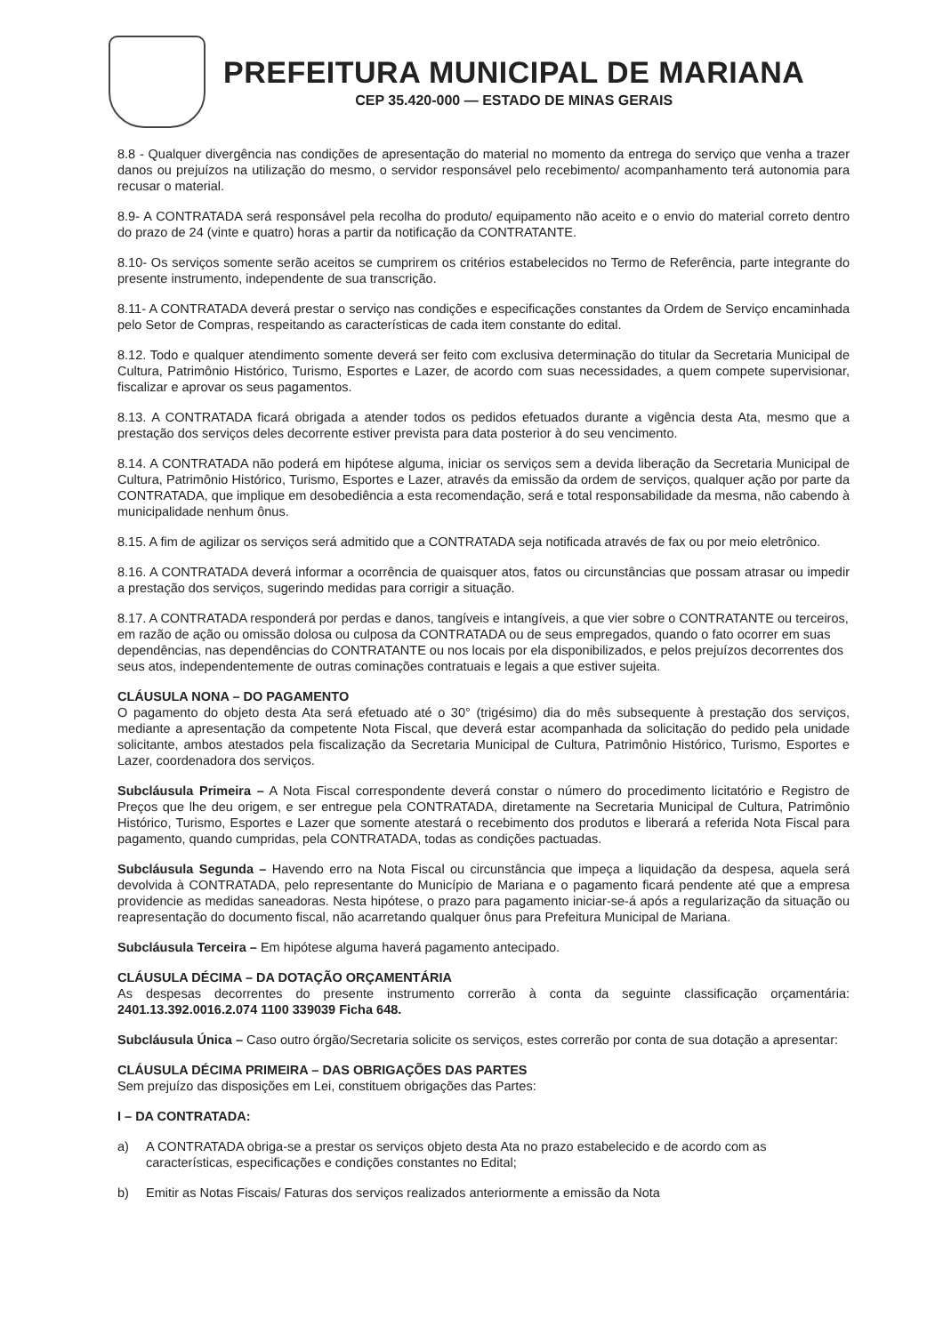PREFEITURA MUNICIPAL DE MARIANA
CEP 35.420-000 — ESTADO DE MINAS GERAIS
8.8 - Qualquer divergência nas condições de apresentação do material no momento da entrega do serviço que venha a trazer danos ou prejuízos na utilização do mesmo, o servidor responsável pelo recebimento/ acompanhamento terá autonomia para recusar o material.
8.9- A CONTRATADA será responsável pela recolha do produto/ equipamento não aceito e o envio do material correto dentro do prazo de 24 (vinte e quatro) horas a partir da notificação da CONTRATANTE.
8.10- Os serviços somente serão aceitos se cumprirem os critérios estabelecidos no Termo de Referência, parte integrante do presente instrumento, independente de sua transcrição.
8.11- A CONTRATADA deverá prestar o serviço nas condições e especificações constantes da Ordem de Serviço encaminhada pelo Setor de Compras, respeitando as características de cada item constante do edital.
8.12. Todo e qualquer atendimento somente deverá ser feito com exclusiva determinação do titular da Secretaria Municipal de Cultura, Patrimônio Histórico, Turismo, Esportes e Lazer, de acordo com suas necessidades, a quem compete supervisionar, fiscalizar e aprovar os seus pagamentos.
8.13. A CONTRATADA ficará obrigada a atender todos os pedidos efetuados durante a vigência desta Ata, mesmo que a prestação dos serviços deles decorrente estiver prevista para data posterior à do seu vencimento.
8.14. A CONTRATADA não poderá em hipótese alguma, iniciar os serviços sem a devida liberação da Secretaria Municipal de Cultura, Patrimônio Histórico, Turismo, Esportes e Lazer, através da emissão da ordem de serviços, qualquer ação por parte da CONTRATADA, que implique em desobediência a esta recomendação, será e total responsabilidade da mesma, não cabendo à municipalidade nenhum ônus.
8.15. A fim de agilizar os serviços será admitido que a CONTRATADA seja notificada através de fax ou por meio eletrônico.
8.16. A CONTRATADA deverá informar a ocorrência de quaisquer atos, fatos ou circunstâncias que possam atrasar ou impedir a prestação dos serviços, sugerindo medidas para corrigir a situação.
8.17. A CONTRATADA responderá por perdas e danos, tangíveis e intangíveis, a que vier sobre o CONTRATANTE ou terceiros, em razão de ação ou omissão dolosa ou culposa da CONTRATADA ou de seus empregados, quando o fato ocorrer em suas dependências, nas dependências do CONTRATANTE ou nos locais por ela disponibilizados, e pelos prejuízos decorrentes dos seus atos, independentemente de outras cominações contratuais e legais a que estiver sujeita.
CLÁUSULA NONA – DO PAGAMENTO
O pagamento do objeto desta Ata será efetuado até o 30° (trigésimo) dia do mês subsequente à prestação dos serviços, mediante a apresentação da competente Nota Fiscal, que deverá estar acompanhada da solicitação do pedido pela unidade solicitante, ambos atestados pela fiscalização da Secretaria Municipal de Cultura, Patrimônio Histórico, Turismo, Esportes e Lazer, coordenadora dos serviços.
Subcláusula Primeira – A Nota Fiscal correspondente deverá constar o número do procedimento licitatório e Registro de Preços que lhe deu origem, e ser entregue pela CONTRATADA, diretamente na Secretaria Municipal de Cultura, Patrimônio Histórico, Turismo, Esportes e Lazer que somente atestará o recebimento dos produtos e liberará a referida Nota Fiscal para pagamento, quando cumpridas, pela CONTRATADA, todas as condições pactuadas.
Subcláusula Segunda – Havendo erro na Nota Fiscal ou circunstância que impeça a liquidação da despesa, aquela será devolvida à CONTRATADA, pelo representante do Município de Mariana e o pagamento ficará pendente até que a empresa providencie as medidas saneadoras. Nesta hipótese, o prazo para pagamento iniciar-se-á após a regularização da situação ou reapresentação do documento fiscal, não acarretando qualquer ônus para Prefeitura Municipal de Mariana.
Subcláusula Terceira – Em hipótese alguma haverá pagamento antecipado.
CLÁUSULA DÉCIMA – DA DOTAÇÃO ORÇAMENTÁRIA
As despesas decorrentes do presente instrumento correrão à conta da seguinte classificação orçamentária: 2401.13.392.0016.2.074 1100 339039 Ficha 648.
Subcláusula Única – Caso outro órgão/Secretaria solicite os serviços, estes correrão por conta de sua dotação a apresentar:
CLÁUSULA DÉCIMA PRIMEIRA – DAS OBRIGAÇÕES DAS PARTES
Sem prejuízo das disposições em Lei, constituem obrigações das Partes:
I – DA CONTRATADA:
a) A CONTRATADA obriga-se a prestar os serviços objeto desta Ata no prazo estabelecido e de acordo com as características, especificações e condições constantes no Edital;
b) Emitir as Notas Fiscais/ Faturas dos serviços realizados anteriormente a emissão da Nota